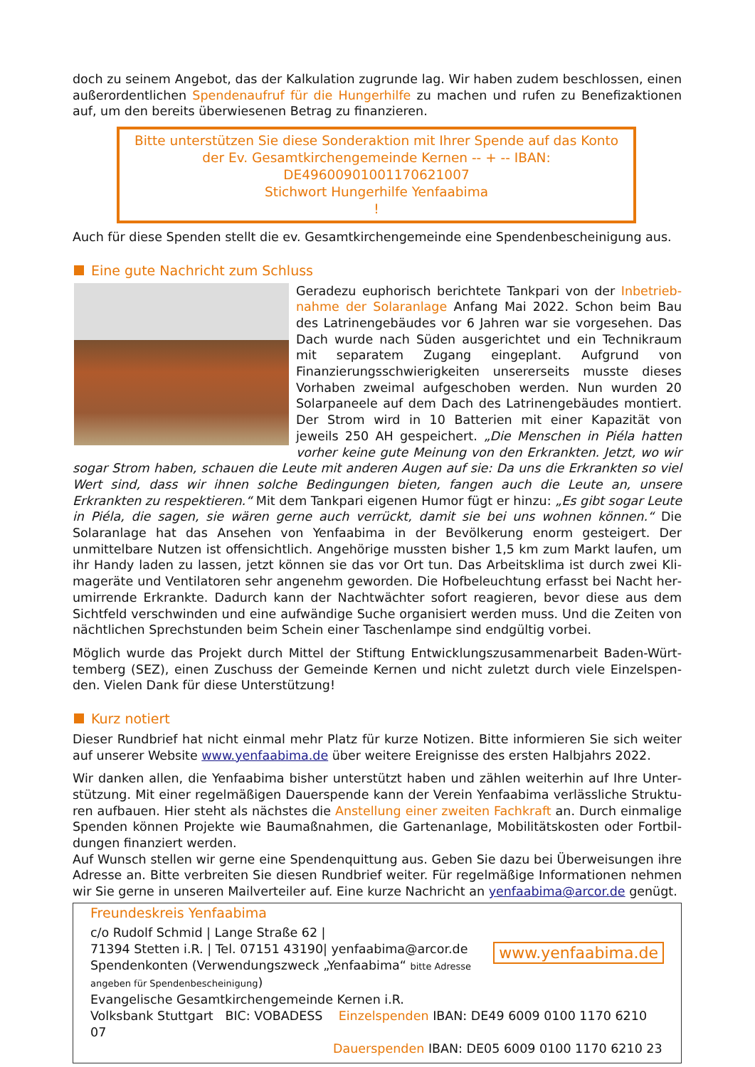doch zu seinem Angebot, das der Kalkulation zugrunde lag. Wir haben zudem beschlossen, einen außerordentlichen Spendenaufruf für die Hungerhilfe zu machen und rufen zu Benefizaktionen auf, um den bereits überwiesenen Betrag zu finanzieren.
Bitte unterstützen Sie diese Sonderaktion mit Ihrer Spende auf das Konto der Ev. Gesamtkirchengemeinde Kernen -- + -- IBAN: DE49600901001170621007
Stichwort Hungerhilfe Yenfaabima
!
Auch für diese Spenden stellt die ev. Gesamtkirchengemeinde eine Spendenbescheinigung aus.
Eine gute Nachricht zum Schluss
Geradezu euphorisch berichtete Tankpari von der Inbetrieb­nahme der Solaranlage Anfang Mai 2022. Schon beim Bau des Latrinengebäudes vor 6 Jahren war sie vorgesehen. Das Dach wurde nach Süden ausgerichtet und ein Technikraum mit se­paratem Zugang eingeplant. Aufgrund von Finanzierungs­schwierigkeiten unsererseits musste dieses Vorhaben zweimal aufgeschoben werden. Nun wurden 20 Solarpaneele auf dem Dach des Latrinengebäudes montiert. Der Strom wird in 10 Batterien mit einer Kapazität von jeweils 250 AH gespei­chert. „Die Menschen in Piéla hatten vorher keine gute Mei­nung von den Erkrankten. Jetzt, wo wir sogar Strom haben, schauen die Leute mit anderen Augen auf sie: Da uns die Er­krankten so viel Wert sind, dass wir ihnen solche Bedingungen bieten, fangen auch die Leute an, unsere Erkrankten zu respektieren.“ Mit dem Tankpari eigenen Humor fügt er hinzu: „Es gibt so­gar Leute in Piéla, die sagen, sie wären gerne auch verrückt, damit sie bei uns wohnen kön­nen.“ Die Solaranlage hat das Ansehen von Yenfaabima in der Bevölkerung enorm gesteigert. Der unmittelbare Nutzen ist offensichtlich. Angehörige mussten bisher 1,5 km zum Markt laufen, um ihr Handy laden zu lassen, jetzt können sie das vor Ort tun. Das Arbeitsklima ist durch zwei Kli­mageräte und Ventilatoren sehr angenehm geworden. Die Hofbeleuchtung erfasst bei Nacht her­umirrende Erkrankte. Dadurch kann der Nachtwächter sofort reagieren, bevor diese aus dem Sichtfeld verschwinden und eine aufwändige Suche organisiert werden muss. Und die Zeiten von nächtlichen Sprechstunden beim Schein einer Taschenlampe sind endgültig vorbei.
Möglich wurde das Projekt durch Mittel der Stiftung Entwicklungszusammenarbeit Baden-Würt­temberg (SEZ), einen Zuschuss der Gemeinde Kernen und nicht zuletzt durch viele Einzelspen­den. Vielen Dank für diese Unterstützung!
Kurz notiert
Dieser Rundbrief hat nicht einmal mehr Platz für kurze Notizen. Bitte informieren Sie sich weiter auf unserer Website www.yenfaabima.de über weitere Ereignisse des ersten Halbjahrs 2022.
Wir danken allen, die Yenfaabima bisher unterstützt haben und zählen weiterhin auf Ihre Unter­stützung. Mit einer regelmäßigen Dauerspende kann der Verein Yenfaabima verlässliche Struktu­ren aufbauen. Hier steht als nächstes die Anstellung einer zweiten Fachkraft an. Durch einmalige Spenden können Projekte wie Baumaßnahmen, die Gartenanlage, Mobilitätskosten oder Fortbil­dungen finanziert werden.
Auf Wunsch stellen wir gerne eine Spendenquittung aus. Geben Sie dazu bei Überweisungen ihre Adresse an. Bitte verbreiten Sie diesen Rundbrief weiter. Für regelmäßige Informationen nehmen wir Sie gerne in unseren Mailverteiler auf. Eine kurze Nachricht an yenfaabima@arcor.de genügt.
Freundeskreis Yenfaabima
www.yenfaabima.de
c/o Rudolf Schmid | Lange Straße 62 |
71394 Stetten i.R. | Tel. 07151 43190| yenfaabima@arcor.de
Spendenkonten (Verwendungszweck „Yenfaabima“ bitte Adresse angeben für Spendenbescheinigung)
Evangelische Gesamtkirchengemeinde Kernen i.R.
Volksbank Stuttgart BIC: VOBADESS Einzelspenden IBAN: DE49 6009 0100 1170 6210 07
Dauerspenden IBAN: DE05 6009 0100 1170 6210 23